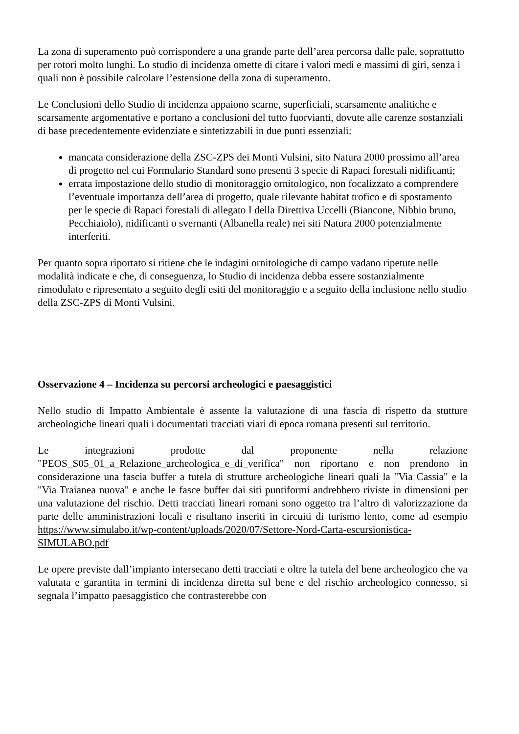La zona di superamento può corrispondere a una grande parte dell’area percorsa dalle pale, soprattutto per rotori molto lunghi. Lo studio di incidenza omette di citare i valori medi e massimi di giri, senza i quali non è possibile calcolare l’estensione della zona di superamento.
Le Conclusioni dello Studio di incidenza appaiono scarne, superficiali, scarsamente analitiche e scarsamente argomentative e portano a conclusioni del tutto fuorvianti, dovute alle carenze sostanziali di base precedentemente evidenziate e sintetizzabili in due punti essenziali:
mancata considerazione della ZSC-ZPS dei Monti Vulsini, sito Natura 2000 prossimo all’area di progetto nel cui Formulario Standard sono presenti 3 specie di Rapaci forestali nidificanti;
errata impostazione dello studio di monitoraggio ornitologico, non focalizzato a comprendere l’eventuale importanza dell’area di progetto, quale rilevante habitat trofico e di spostamento per le specie di Rapaci forestali di allegato I della Direttiva Uccelli (Biancone, Nibbio bruno, Pecchiaiolo), nidificanti o svernanti (Albanella reale) nei siti Natura 2000 potenzialmente interferiti.
Per quanto sopra riportato si ritiene che le indagini ornitologiche di campo vadano ripetute nelle modalità indicate e che, di conseguenza, lo Studio di incidenza debba essere sostanzialmente rimodulato e ripresentato a seguito degli esiti del monitoraggio e a seguito della inclusione nello studio della ZSC-ZPS di Monti Vulsini.
Osservazione 4 – Incidenza su percorsi archeologici e paesaggistici
Nello studio di Impatto Ambientale è assente la valutazione di una fascia di rispetto da stutture archeologiche lineari quali i documentati tracciati viari di epoca romana presenti sul territorio.
Le integrazioni prodotte dal proponente nella relazione "PEOS_S05_01_a_Relazione_archeologica_e_di_verifica" non riportano e non prendono in considerazione una fascia buffer a tutela di strutture archeologiche lineari quali la "Via Cassia" e la "Via Traianea nuova" e anche le fasce buffer dai siti puntiformi andrebbero riviste in dimensioni per una valutazione del rischio. Detti tracciati lineari romani sono oggetto tra l’altro di valorizzazione da parte delle amministrazioni locali e risultano inseriti in circuiti di turismo lento, come ad esempio https://www.simulabo.it/wp-content/uploads/2020/07/Settore-Nord-Carta-escursionistica-SIMULABO.pdf
Le opere previste dall’impianto intersecano detti tracciati e oltre la tutela del bene archeologico che va valutata e garantita in termini di incidenza diretta sul bene e del rischio archeologico connesso, si segnala l’impatto paesaggistico che contrasterebbe con